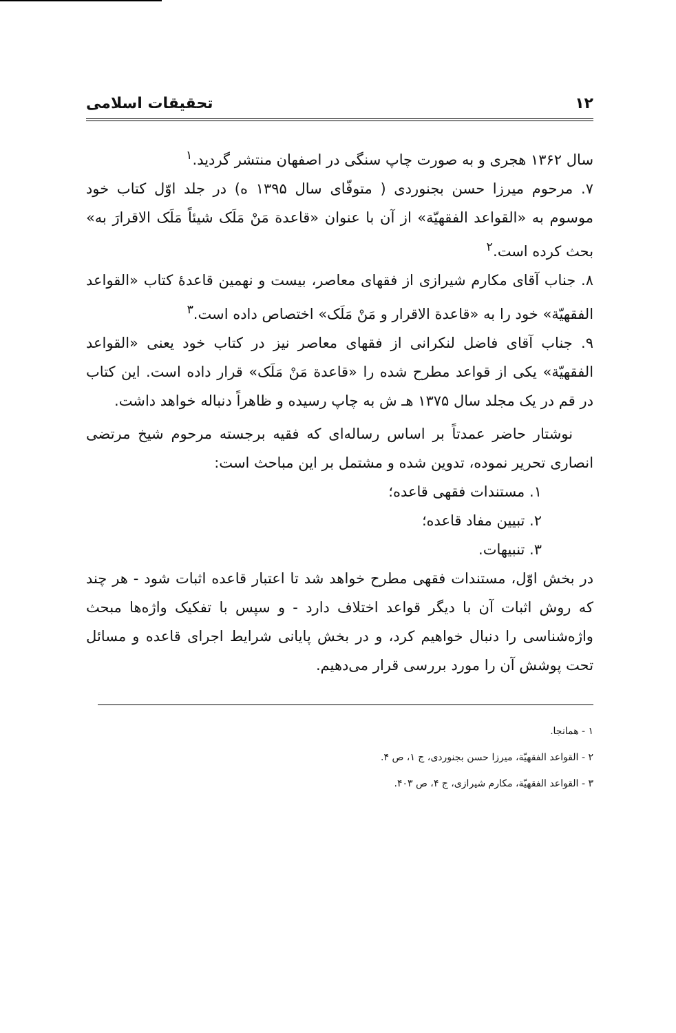۱۲ تحقیقات اسلامی
سال ۱۳۶۲ هجری و به صورت چاپ سنگی در اصفهان منتشر گردید.<sup>۱</sup>
۷. مرحوم میرزا حسن بجنوردی ( متوفّای سال ۱۳۹۵ ه) در جلد اوّل کتاب خود موسوم به «القواعد الفقهیّة» از آن با عنوان «قاعدة مَنْ مَلَک شیئاً مَلَک الاقرارَ به» بحث کرده است.<sup>۲</sup>
۸. جناب آقای مکارم شیرازی از فقهای معاصر، بیست و نهمین قاعدهٔ کتاب «القواعد الفقهیّة» خود را به «قاعدة الاقرار و مَنْ مَلَک» اختصاص داده است.<sup>۳</sup>
۹. جناب آقای فاضل لنکرانی از فقهای معاصر نیز در کتاب خود یعنی «القواعد الفقهیّة» یکی از قواعد مطرح شده را «قاعدة مَنْ مَلَک» قرار داده است. این کتاب در قم در یک مجلد سال ۱۳۷۵ هـ ش به چاپ رسیده و ظاهراً دنباله خواهد داشت.
نوشتار حاضر عمدتاً بر اساس رساله‌ای که فقیه برجسته مرحوم شیخ مرتضی انصاری تحریر نموده، تدوین شده و مشتمل بر این مباحث است:
۱. مستندات فقهی قاعده؛
۲. تبیین مفاد قاعده؛
۳. تنبیهات.
در بخش اوّل، مستندات فقهی مطرح خواهد شد تا اعتبار قاعده اثبات شود - هر چند که روش اثبات آن با دیگر قواعد اختلاف دارد - و سپس با تفکیک واژه‌ها مبحث واژه‌شناسی را دنبال خواهیم کرد، و در بخش پایانی شرایط اجرای قاعده و مسائل تحت پوشش آن را مورد بررسی قرار می‌دهیم.
۱ - همانجا.
۲ - القواعد الفقهیّة، میرزا حسن بجنوردی، ج ۱، ص ۴.
۳ - القواعد الفقهیّة، مکارم شیرازی، ج ۴، ص ۴۰۳.